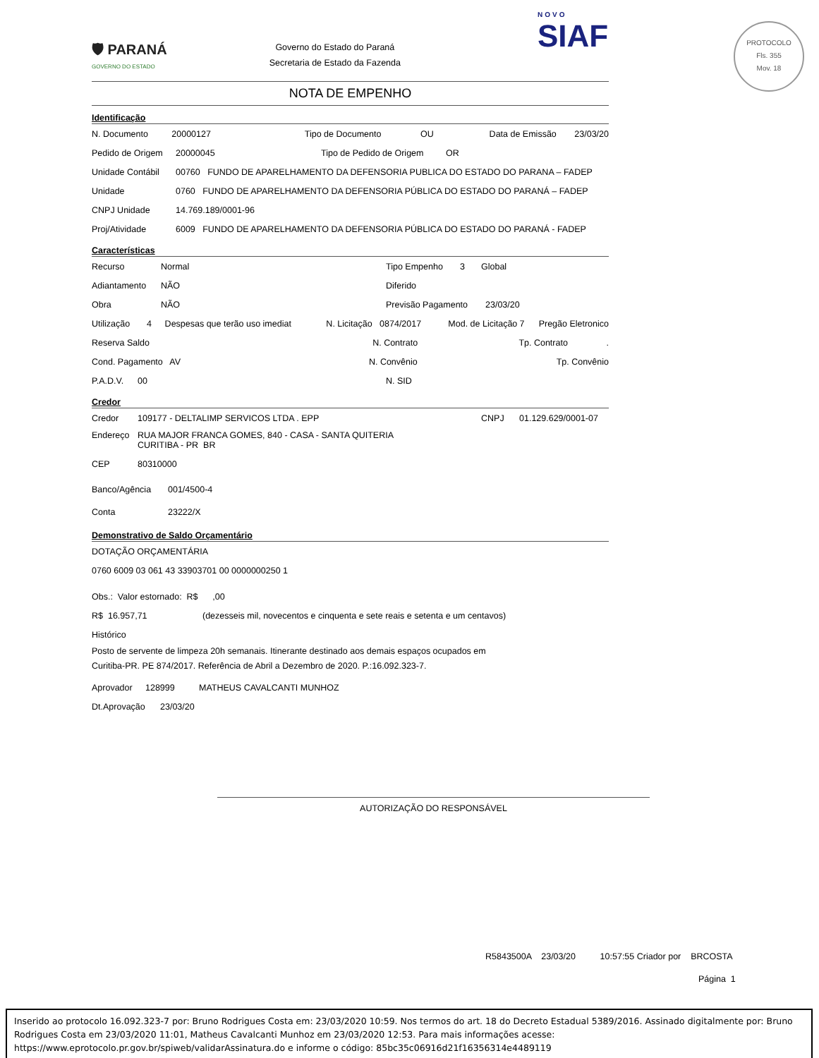🛡 PARANÁ
GOVERNO DO ESTADO
Governo do Estado do Paraná
Secretaria de Estado da Fazenda
NOTA DE EMPENHO
Identificação
N. Documento 20000127 Tipo de Documento OU Data de Emissão 23/03/20
Pedido de Origem 20000045 Tipo de Pedido de Origem OR
Unidade Contábil 00760 FUNDO DE APARELHAMENTO DA DEFENSORIA PUBLICA DO ESTADO DO PARANA – FADEP
Unidade 0760 FUNDO DE APARELHAMENTO DA DEFENSORIA PÚBLICA DO ESTADO DO PARANÁ – FADEP
CNPJ Unidade 14.769.189/0001-96
Proj/Atividade 6009 FUNDO DE APARELHAMENTO DA DEFENSORIA PÚBLICA DO ESTADO DO PARANÁ - FADEP
Características
Recurso Normal Tipo Empenho 3 Global
Adiantamento NÃO Diferido
Obra NÃO Previsão Pagamento 23/03/20
Utilização 4 Despesas que terão uso imediat N. Licitação 0874/2017 Mod. de Licitação 7 Pregão Eletronico
Reserva Saldo N. Contrato Tp. Contrato.
Cond. Pagamento AV N. Convênio Tp. Convênio
P.A.D.V. 00 N. SID
Credor
Credor 109177 - DELTALIMP SERVICOS LTDA . EPP CNPJ 01.129.629/0001-07
Endereço RUA MAJOR FRANCA GOMES, 840 - CASA - SANTA QUITERIA
CURITIBA - PR BR
CEP 80310000
Banco/Agência 001/4500-4
Conta 23222/X
Demonstrativo de Saldo Orçamentário
DOTAÇÃO ORÇAMENTÁRIA
0760 6009 03 061 43 33903701 00 0000000250 1
Obs.: Valor estornado: R$ ,00
R$ 16.957,71 (dezesseis mil, novecentos e cinquenta e sete reais e setenta e um centavos)
Histórico
Posto de servente de limpeza 20h semanais. Itinerante destinado aos demais espaços ocupados em
Curitiba-PR. PE 874/2017. Referência de Abril a Dezembro de 2020. P.:16.092.323-7.
Aprovador 128999 MATHEUS CAVALCANTI MUNHOZ
Dt.Aprovação 23/03/20
NOVO
SIAF
PROTOCOLO
Fls. 355
Mov. 18
AUTORIZAÇÃO DO RESPONSÁVEL
R5843500A 23/03/20 10:57:55 Criador por BRCOSTA
Página 1
Inserido ao protocolo 16.092.323-7 por: Bruno Rodrigues Costa em: 23/03/2020 10:59. Nos termos do art. 18 do Decreto Estadual 5389/2016. Assinado digitalmente por: Bruno Rodrigues Costa em 23/03/2020 11:01, Matheus Cavalcanti Munhoz em 23/03/2020 12:53. Para mais informações acesse: https://www.eprotocolo.pr.gov.br/spiweb/validarAssinatura.do e informe o código: 85bc35c06916d21f16356314e4489119